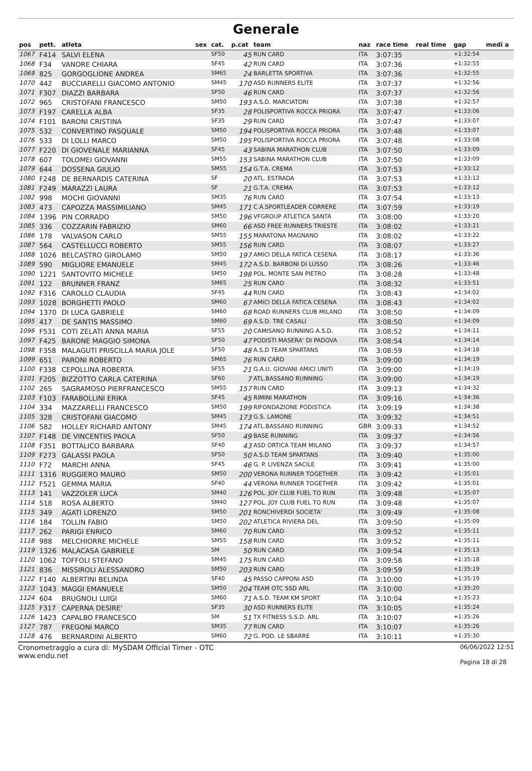Generale
| pos | pett. | atleta | sex | cat. | p.cat | team | naz | race time | real time | gap | medi a |
| --- | --- | --- | --- | --- | --- | --- | --- | --- | --- | --- | --- |
| 1067 | F414 | SALVI ELENA | | SF50 | 45 | RUN CARD | ITA | 3:07:35 | | +1:32:54 | |
| 1068 | F34 | VANORE CHIARA | | SF45 | 42 | RUN CARD | ITA | 3:07:36 | | +1:32:55 | |
| 1069 | 825 | GORGOGLIONE ANDREA | | SM65 | 24 | BARLETTA SPORTIVA | ITA | 3:07:36 | | +1:32:55 | |
| 1070 | 442 | BUCCIARELLI GIACOMO ANTONIO | | SM45 | 170 | ASD RUNNERS ELITE | ITA | 3:07:37 | | +1:32:56 | |
| 1071 | F307 | DIAZZI BARBARA | | SF50 | 46 | RUN CARD | ITA | 3:07:37 | | +1:32:56 | |
| 1072 | 965 | CRISTOFANI FRANCESCO | | SM50 | 193 | A.S.D. MARCIATORI | ITA | 3:07:38 | | +1:32:57 | |
| 1073 | F197 | CARELLA ALBA | | SF35 | 28 | POLISPORTIVA ROCCA PRIORA | ITA | 3:07:47 | | +1:33:06 | |
| 1074 | F101 | BARONI CRISTINA | | SF35 | 29 | RUN CARD | ITA | 3:07:47 | | +1:33:07 | |
| 1075 | 532 | CONVERTINO PASQUALE | | SM50 | 194 | POLISPORTIVA ROCCA PRIORA | ITA | 3:07:48 | | +1:33:07 | |
| 1076 | 533 | DI LOLLI MARCO | | SM50 | 195 | POLISPORTIVA ROCCA PRIORA | ITA | 3:07:48 | | +1:33:08 | |
| 1077 | F220 | DI GIOVENALE MARIANNA | | SF45 | 43 | SABINA MARATHON CLUB | ITA | 3:07:50 | | +1:33:09 | |
| 1078 | 607 | TOLOMEI GIOVANNI | | SM55 | 153 | SABINA MARATHON CLUB | ITA | 3:07:50 | | +1:33:09 | |
| 1079 | 644 | DOSSENA GIULIO | | SM55 | 154 | G.T.A. CREMA | ITA | 3:07:53 | | +1:33:12 | |
| 1080 | F248 | DE BERNARDIS CATERINA | | SF | 20 | ATL. ESTRADA | ITA | 3:07:53 | | +1:33:12 | |
| 1081 | F249 | MARAZZI LAURA | | SF | 21 | G.T.A. CREMA | ITA | 3:07:53 | | +1:33:12 | |
| 1082 | 998 | MOCHI GIOVANNI | | SM35 | 76 | RUN CARD | ITA | 3:07:54 | | +1:33:13 | |
| 1083 | 473 | CAPOZZA MASSIMILIANO | | SM45 | 171 | C.A.SPORTLEADER CORRERE | ITA | 3:07:59 | | +1:33:19 | |
| 1084 | 1396 | PIN CORRADO | | SM50 | 196 | VFGROUP ATLETICA SANTA | ITA | 3:08:00 | | +1:33:20 | |
| 1085 | 336 | COZZARIN FABRIZIO | | SM60 | 66 | ASD FREE RUNNERS TRIESTE | ITA | 3:08:02 | | +1:33:21 | |
| 1086 | 178 | VALVASON CARLO | | SM55 | 155 | MARATONA MAGNANO | ITA | 3:08:02 | | +1:33:22 | |
| 1087 | 564 | CASTELLUCCI ROBERTO | | SM55 | 156 | RUN CARD | ITA | 3:08:07 | | +1:33:27 | |
| 1088 | 1026 | BELCASTRO GIROLAMO | | SM50 | 197 | AMICI DELLA FATICA CESENA | ITA | 3:08:17 | | +1:33:36 | |
| 1089 | 590 | MIGLIORE EMANUELE | | SM45 | 172 | A.S.D. BARBONI DI LUSSO | ITA | 3:08:26 | | +1:33:46 | |
| 1090 | 1221 | SANTOVITO MICHELE | | SM50 | 198 | POL. MONTE SAN PIETRO | ITA | 3:08:28 | | +1:33:48 | |
| 1091 | 122 | BRUNNER FRANZ | | SM65 | 25 | RUN CARD | ITA | 3:08:32 | | +1:33:51 | |
| 1092 | F316 | CAROLLO CLAUDIA | | SF45 | 44 | RUN CARD | ITA | 3:08:43 | | +1:34:02 | |
| 1093 | 1028 | BORGHETTI PAOLO | | SM60 | 67 | AMICI DELLA FATICA CESENA | ITA | 3:08:43 | | +1:34:02 | |
| 1094 | 1370 | DI LUCA GABRIELE | | SM60 | 68 | ROAD RUNNERS CLUB MILANO | ITA | 3:08:50 | | +1:34:09 | |
| 1095 | 417 | DE SANTIS MASSIMO | | SM60 | 69 | A.S.D. TRE CASALI | ITA | 3:08:50 | | +1:34:09 | |
| 1096 | F531 | COTI ZELATI ANNA MARIA | | SF55 | 20 | CAMISANO RUNNING A.S.D. | ITA | 3:08:52 | | +1:34:11 | |
| 1097 | F425 | BARONE MAGGIO SIMONA | | SF50 | 47 | PODISTI MASERA' DI PADOVA | ITA | 3:08:54 | | +1:34:14 | |
| 1098 | F358 | MALAGUTI PRISCILLA MARIA JOLE | | SF50 | 48 | A.S.D TEAM SPARTANS | ITA | 3:08:59 | | +1:34:18 | |
| 1099 | 651 | PARONI ROBERTO | | SM65 | 26 | RUN CARD | ITA | 3:09:00 | | +1:34:19 | |
| 1100 | F338 | CEPOLLINA ROBERTA | | SF55 | 21 | G.A.U. GIOVANI AMICI UNITI | ITA | 3:09:00 | | +1:34:19 | |
| 1101 | F205 | BIZZOTTO CARLA CATERINA | | SF60 | 7 | ATL.BASSANO RUNNING | ITA | 3:09:00 | | +1:34:19 | |
| 1102 | 265 | SAGRAMOSO PIERFRANCESCO | | SM55 | 157 | RUN CARD | ITA | 3:09:13 | | +1:34:32 | |
| 1103 | F103 | FARABOLLINI ERIKA | | SF45 | 45 | RIMINI MARATHON | ITA | 3:09:16 | | +1:34:36 | |
| 1104 | 334 | MAZZARELLI FRANCESCO | | SM50 | 199 | RIFONDAZIONE PODISTICA | ITA | 3:09:19 | | +1:34:38 | |
| 1105 | 328 | CRISTOFANI GIACOMO | | SM45 | 173 | G.S. LAMONE | ITA | 3:09:32 | | +1:34:51 | |
| 1106 | 582 | HOLLEY RICHARD ANTONY | | SM45 | 174 | ATL.BASSANO RUNNING | GBR | 3:09:33 | | +1:34:52 | |
| 1107 | F148 | DE VINCENTIIS PAOLA | | SF50 | 49 | BASE RUNNING | ITA | 3:09:37 | | +1:34:56 | |
| 1108 | F351 | BOTTALICO BARBARA | | SF40 | 43 | ASD ORTICA TEAM MILANO | ITA | 3:09:37 | | +1:34:57 | |
| 1109 | F273 | GALASSI PAOLA | | SF50 | 50 | A.S.D TEAM SPARTANS | ITA | 3:09:40 | | +1:35:00 | |
| 1110 | F72 | MARCHI ANNA | | SF45 | 46 | G. P. LIVENZA SACILE | ITA | 3:09:41 | | +1:35:00 | |
| 1111 | 1316 | RUGGIERO MAURO | | SM50 | 200 | VERONA RUNNER TOGETHER | ITA | 3:09:42 | | +1:35:01 | |
| 1112 | F521 | GEMMA MARIA | | SF40 | 44 | VERONA RUNNER TOGETHER | ITA | 3:09:42 | | +1:35:01 | |
| 1113 | 141 | VAZZOLER LUCA | | SM40 | 126 | POL. JOY CLUB FUEL TO RUN | ITA | 3:09:48 | | +1:35:07 | |
| 1114 | 518 | ROSA ALBERTO | | SM40 | 127 | POL. JOY CLUB FUEL TO RUN | ITA | 3:09:48 | | +1:35:07 | |
| 1115 | 349 | AGATI LORENZO | | SM50 | 201 | RONCHIVERDI SOCIETA' | ITA | 3:09:49 | | +1:35:08 | |
| 1116 | 184 | TOLLIN FABIO | | SM50 | 202 | ATLETICA RIVIERA DEL | ITA | 3:09:50 | | +1:35:09 | |
| 1117 | 262 | PARIGI ENRICO | | SM60 | 70 | RUN CARD | ITA | 3:09:52 | | +1:35:11 | |
| 1118 | 988 | MELCHIORRE MICHELE | | SM55 | 158 | RUN CARD | ITA | 3:09:52 | | +1:35:11 | |
| 1119 | 1326 | MALACASA GABRIELE | | SM | 50 | RUN CARD | ITA | 3:09:54 | | +1:35:13 | |
| 1120 | 1062 | TOFFOLI STEFANO | | SM45 | 175 | RUN CARD | ITA | 3:09:58 | | +1:35:18 | |
| 1121 | 836 | MISSIROLI ALESSANDRO | | SM50 | 203 | RUN CARD | ITA | 3:09:59 | | +1:35:19 | |
| 1122 | F140 | ALBERTINI BELINDA | | SF40 | 45 | PASSO CAPPONI ASD | ITA | 3:10:00 | | +1:35:19 | |
| 1123 | 1043 | MAGGI EMANUELE | | SM50 | 204 | TEAM OTC SSD ARL | ITA | 3:10:00 | | +1:35:20 | |
| 1124 | 604 | BRUGNOLI LUIGI | | SM60 | 71 | A.S.D. TEAM KM SPORT | ITA | 3:10:04 | | +1:35:23 | |
| 1125 | F317 | CAPERNA DESIRE' | | SF35 | 30 | ASD RUNNERS ELITE | ITA | 3:10:05 | | +1:35:24 | |
| 1126 | 1423 | CAPALBO FRANCESCO | | SM | 51 | TX FITNESS S.S.D. ARL | ITA | 3:10:07 | | +1:35:26 | |
| 1127 | 787 | FREGONI MARCO | | SM35 | 77 | RUN CARD | ITA | 3:10:07 | | +1:35:26 | |
| 1128 | 476 | BERNARDINI ALBERTO | | SM60 | 72 | G. POD. LE SBARRE | ITA | 3:10:11 | | +1:35:30 | |
Cronometraggio a cura di: MySDAM Official Timer - OTC
www.endu.net
06/06/2022 12:51
Pagina 18 di 28